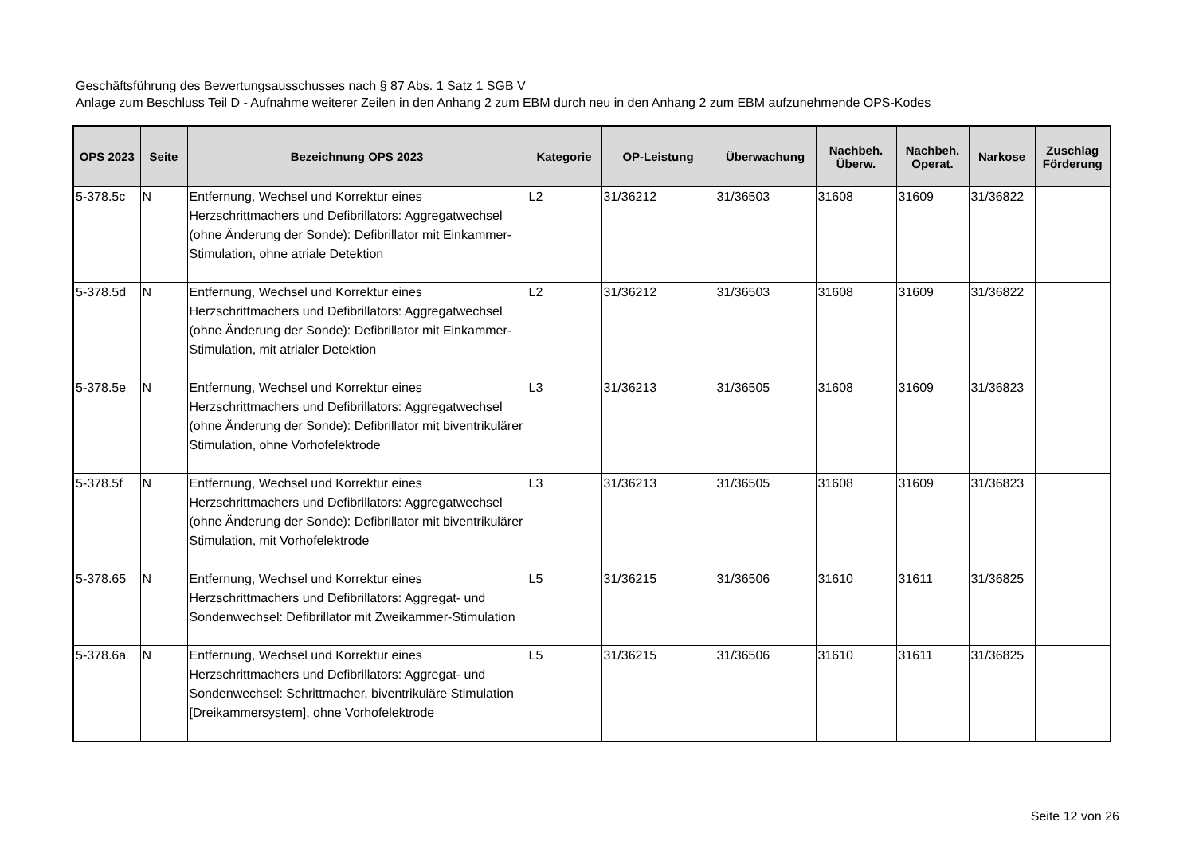Geschäftsführung des Bewertungsausschusses nach § 87 Abs. 1 Satz 1 SGB V
Anlage zum Beschluss Teil D - Aufnahme weiterer Zeilen in den Anhang 2 zum EBM durch neu in den Anhang 2 zum EBM aufzunehmende OPS-Kodes
| OPS 2023 | Seite | Bezeichnung OPS 2023 | Kategorie | OP-Leistung | Überwachung | Nachbeh. Überw. | Nachbeh. Operat. | Narkose | Zuschlag Förderung |
| --- | --- | --- | --- | --- | --- | --- | --- | --- | --- |
| 5-378.5c | N | Entfernung, Wechsel und Korrektur eines Herzschrittmachers und Defibrillators: Aggregatwechsel (ohne Änderung der Sonde): Defibrillator mit Einkammer-Stimulation, ohne atriale Detektion | L2 | 31/36212 | 31/36503 | 31608 | 31609 | 31/36822 | |
| 5-378.5d | N | Entfernung, Wechsel und Korrektur eines Herzschrittmachers und Defibrillators: Aggregatwechsel (ohne Änderung der Sonde): Defibrillator mit Einkammer-Stimulation, mit atrialer Detektion | L2 | 31/36212 | 31/36503 | 31608 | 31609 | 31/36822 | |
| 5-378.5e | N | Entfernung, Wechsel und Korrektur eines Herzschrittmachers und Defibrillators: Aggregatwechsel (ohne Änderung der Sonde): Defibrillator mit biventrikulärer Stimulation, ohne Vorhofelektrode | L3 | 31/36213 | 31/36505 | 31608 | 31609 | 31/36823 | |
| 5-378.5f | N | Entfernung, Wechsel und Korrektur eines Herzschrittmachers und Defibrillators: Aggregatwechsel (ohne Änderung der Sonde): Defibrillator mit biventrikulärer Stimulation, mit Vorhofelektrode | L3 | 31/36213 | 31/36505 | 31608 | 31609 | 31/36823 | |
| 5-378.65 | N | Entfernung, Wechsel und Korrektur eines Herzschrittmachers und Defibrillators: Aggregat- und Sondenwechsel: Defibrillator mit Zweikammer-Stimulation | L5 | 31/36215 | 31/36506 | 31610 | 31611 | 31/36825 | |
| 5-378.6a | N | Entfernung, Wechsel und Korrektur eines Herzschrittmachers und Defibrillators: Aggregat- und Sondenwechsel: Schrittmacher, biventrikuläre Stimulation [Dreikammersystem], ohne Vorhofelektrode | L5 | 31/36215 | 31/36506 | 31610 | 31611 | 31/36825 | |
Seite 12 von 26